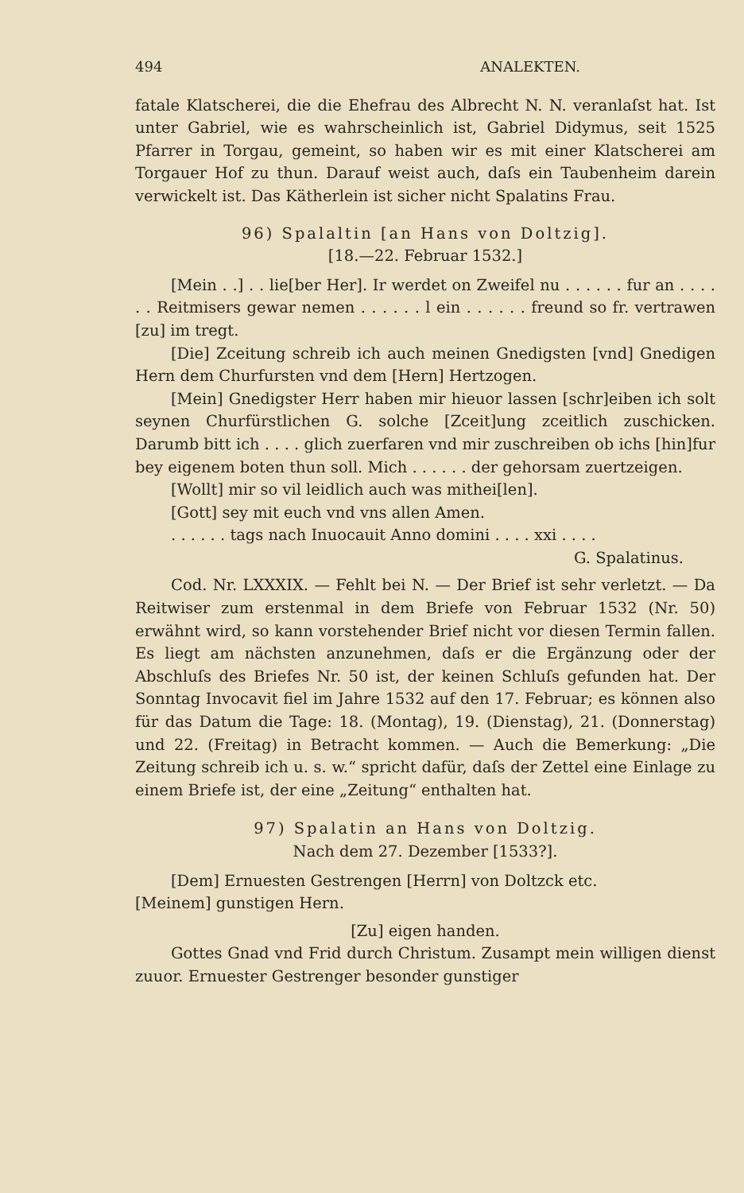494 ANALEKTEN.
fatale Klatscherei, die die Ehefrau des Albrecht N. N. veranlaſst hat. Ist unter Gabriel, wie es wahrscheinlich ist, Gabriel Didymus, seit 1525 Pfarrer in Torgau, gemeint, so haben wir es mit einer Klatscherei am Torgauer Hof zu thun. Darauf weist auch, daſs ein Taubenheim darein verwickelt ist. Das Kätherlein ist sicher nicht Spalatins Frau.
96) Spalaltin [an Hans von Doltzig].
[18.—22. Februar 1532.]
[Mein . .] . . lie[ber Her]. Ir werdet on Zweifel nu . . . . . . fur an . . . . . . Reitmisers gewar nemen . . . . . . l ein . . . . . . freund so fr. vertrawen [zu] im tregt.
[Die] Zceitung schreib ich auch meinen Gnedigsten [vnd] Gnedigen Hern dem Churfursten vnd dem [Hern] Hertzogen.
[Mein] Gnedigster Herr haben mir hieuor lassen [schr]eiben ich solt seynen Churfürstlichen G. solche [Zceit]ung zceitlich zuschicken. Darumb bitt ich . . . . glich zuerfaren vnd mir zuschreiben ob ichs [hin]fur bey eigenem boten thun soll. Mich . . . . . . der gehorsam zuertzeigen.
[Wollt] mir so vil leidlich auch was mithei[len].
[Gott] sey mit euch vnd vns allen Amen.
. . . . . . tags nach Inuocauit Anno domini . . . . xxi . . . .
G. Spalatinus.
Cod. Nr. LXXXIX. — Fehlt bei N. — Der Brief ist sehr verletzt. — Da Reitwiser zum erstenmal in dem Briefe von Februar 1532 (Nr. 50) erwähnt wird, so kann vorstehender Brief nicht vor diesen Termin fallen. Es liegt am nächsten anzunehmen, daſs er die Ergänzung oder der Abschluſs des Briefes Nr. 50 ist, der keinen Schluſs gefunden hat. Der Sonntag Invocavit fiel im Jahre 1532 auf den 17. Februar; es können also für das Datum die Tage: 18. (Montag), 19. (Dienstag), 21. (Donnerstag) und 22. (Freitag) in Betracht kommen. — Auch die Bemerkung: „Die Zeitung schreib ich u. s. w.“ spricht dafür, daſs der Zettel eine Einlage zu einem Briefe ist, der eine „Zeitung“ enthalten hat.
97) Spalatin an Hans von Doltzig.
Nach dem 27. Dezember [1533?].
[Dem] Ernuesten Gestrengen [Herrn] von Doltzck etc.
[Meinem] gunstigen Hern.
[Zu] eigen handen.
Gottes Gnad vnd Frid durch Christum. Zusampt mein willigen dienst zuuor. Ernuester Gestrenger besonder gunstiger